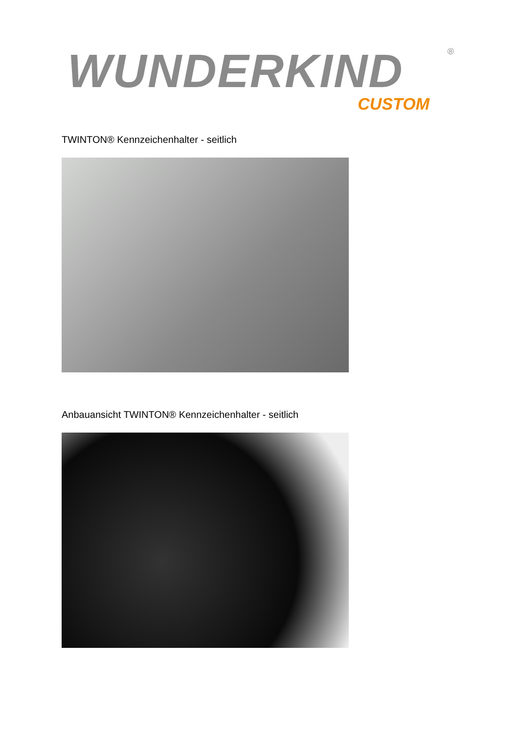WUNDERKIND
®
CUSTOM
TWINTON® Kennzeichenhalter - seitlich
Anbauansicht TWINTON® Kennzeichenhalter - seitlich